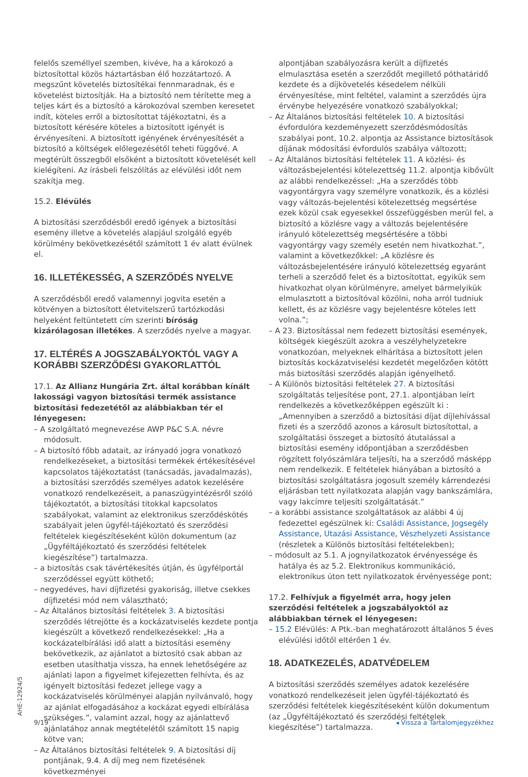felelős személlyel szemben, kivéve, ha a károkozó a biztosítottal közös háztartásban élő hozzátartozó. A megszűnt követelés biztosítékai fennmaradnak, és e követelést biztosítják. Ha a biztosító nem térítette meg a teljes kárt és a biztosító a károkozóval szemben keresetet indít, köteles erről a biztosítottat tájékoztatni, és a biztosított kérésére köteles a biztosított igényét is érvényesíteni. A biztosított igényének érvényesítését a biztosító a költségek előlegezésétől teheti függővé. A megtérült összegből elsőként a biztosított követelését kell kielégíteni. Az írásbeli felszólítás az elévülési időt nem szakítja meg.
15.2. Elévülés
A biztosítási szerződésből eredő igények a biztosítási esemény illetve a követelés alapjául szolgáló egyéb körülmény bekövetkezésétől számított 1 év alatt évülnek el.
16. ILLETÉKESSÉG, A SZERZŐDÉS NYELVE
A szerződésből eredő valamennyi jogvita esetén a kötvényen a biztosított életvitelszerű tartózkodási helyeként feltüntetett cím szerinti bíróság kizárólagosan illetékes. A szerződés nyelve a magyar.
17. ELTÉRÉS A JOGSZABÁLYOKTÓL VAGY A KORÁBBI SZERZŐDÉSI GYAKORLATTÓL
17.1. Az Allianz Hungária Zrt. által korábban kínált lakossági vagyon biztosítási termék assistance biztosítási fedezetétől az alábbiakban tér el lényegesen:
– A szolgáltató megnevezése AWP P&C S.A. névre módosult.
– A biztosító főbb adatait, az irányadó jogra vonatkozó rendelkezéseket, a biztosítási termékek értékesítésével kapcsolatos tájékoztatást (tanácsadás, javadalmazás), a biztosítási szerződés személyes adatok kezelésére vonatkozó rendelkezéseit, a panaszügyintézésről szóló tájékoztatót, a biztosítási titokkal kapcsolatos szabályokat, valamint az elektronikus szerződéskötés szabályait jelen ügyfél-tájékoztató és szerződési feltételek kiegészítéseként külön dokumentum (az „Ügyféltájékoztató és szerződési feltételek kiegészítése”) tartalmazza.
– a biztosítás csak távértékesítés útján, és ügyfélportál szerződéssel együtt köthető;
– negyedéves, havi díjfizetési gyakoriság, illetve csekkes díjfizetési mód nem választható;
– Az Általános biztosítási feltételek 3. A biztosítási szerződés létrejötte és a kockázatviselés kezdete pontja kiegészült a következő rendelkezésekkel: „Ha a kockázatelbírálási idő alatt a biztosítási esemény bekövetkezik, az ajánlatot a biztosító csak abban az esetben utasíthatja vissza, ha ennek lehetőségére az ajánlati lapon a figyelmet kifejezetten felhívta, és az igényelt biztosítási fedezet jellege vagy a kockázatviselés körülményei alapján nyilvánvaló, hogy az ajánlat elfogadásához a kockázat egyedi elbírálása szükséges.”, valamint azzal, hogy az ajánlattevő ajánlatához annak megtételétől számított 15 napig kötve van;
– Az Általános biztosítási feltételek 9. A biztosítási díj pontjának, 9.4. A díj meg nem fizetésének következményei
alpontjában szabályozásra került a díjfizetés elmulasztása esetén a szerződőt megillető póthatáridő kezdete és a díjkövetelés késedelem nélküli érvényesítése, mint feltétel, valamint a szerződés újra érvénybe helyezésére vonatkozó szabályokkal;
– Az Általános biztosítási feltételek 10. A biztosítási évfordulóra kezdeményezett szerződésmódosítás szabályai pont, 10.2. alpontja az Assistance biztosítások díjának módosítási évfordulós szabálya változott;
– Az Általános biztosítási feltételek 11. A közlési- és változásbejelentési kötelezettség 11.2. alpontja kibővült az alábbi rendelkezéssel: „Ha a szerződés több vagyontárgyra vagy személyre vonatkozik, és a közlési vagy változás-bejelentési kötelezettség megsértése ezek közül csak egyesekkel összefüggésben merül fel, a biztosító a közlésre vagy a változás bejelentésére irányuló kötelezettség megsértésére a többi vagyontárgy vagy személy esetén nem hivatkozhat.”, valamint a következőkkel: „A közlésre és változásbejelentésére irányuló kötelezettség egyaránt terheli a szerződő felet és a biztosítottat, egyikük sem hivatkozhat olyan körülményre, amelyet bármelyikük elmulasztott a biztosítóval közölni, noha arról tudniuk kellett, és az közlésre vagy bejelentésre köteles lett volna.”;
– A 23. Biztosítással nem fedezett biztosítási események, költségek kiegészült azokra a veszélyhelyzetekre vonatkozóan, melyeknek elhárítása a biztosított jelen biztosítás kockázatviselési kezdetét megelőzően kötött más biztosítási szerződés alapján igényelhető.
– A Különös biztosítási feltételek 27. A biztosítási szolgáltatás teljesítése pont, 27.1. alpontjában leírt rendelkezés a következőképpen egészült ki : „Amennyiben a szerződő a biztosítási díjat díjlehívással fizeti és a szerződő azonos a károsult biztosítottal, a szolgáltatási összeget a biztosító átutalással a biztosítási esemény időpontjában a szerződésben rögzített folyószámlára teljesíti, ha a szerződő másképp nem rendelkezik. E feltételek hiányában a biztosító a biztosítási szolgáltatásra jogosult személy kárrendezési eljárásban tett nyilatkozata alapján vagy bankszámlára, vagy lakcímre teljesíti szolgáltatását.”
– a korábbi assistance szolgáltatások az alábbi 4 új fedezettel egészülnek ki: Családi Assistance, Jogsegély Assistance, Utazási Assistance, Vészhelyzeti Assistance (részletek a Különös biztosítási feltételekben);
– módosult az 5.1. A jognyilatkozatok érvényessége és hatálya és az 5.2. Elektronikus kommunikáció, elektronikus úton tett nyilatkozatok érvényessége pont;
17.2. Felhívjuk a figyelmét arra, hogy jelen szerződési feltételek a jogszabályoktól az alábbiakban térnek el lényegesen:
– 15.2 Elévülés: A Ptk.-ban meghatározott általános 5 éves elévülési időtől eltérően 1 év.
18. ADATKEZELÉS, ADATVÉDELEM
A biztosítási szerződés személyes adatok kezelésére vonatkozó rendelkezéseit jelen ügyfél-tájékoztató és szerződési feltételek kiegészítéseként külön dokumentum (az „Ügyféltájékoztató és szerződési feltételek kiegészítése”) tartalmazza.
AHE-12924/5
9/19 ◂ Vissza a Tartalomjegyzékhez